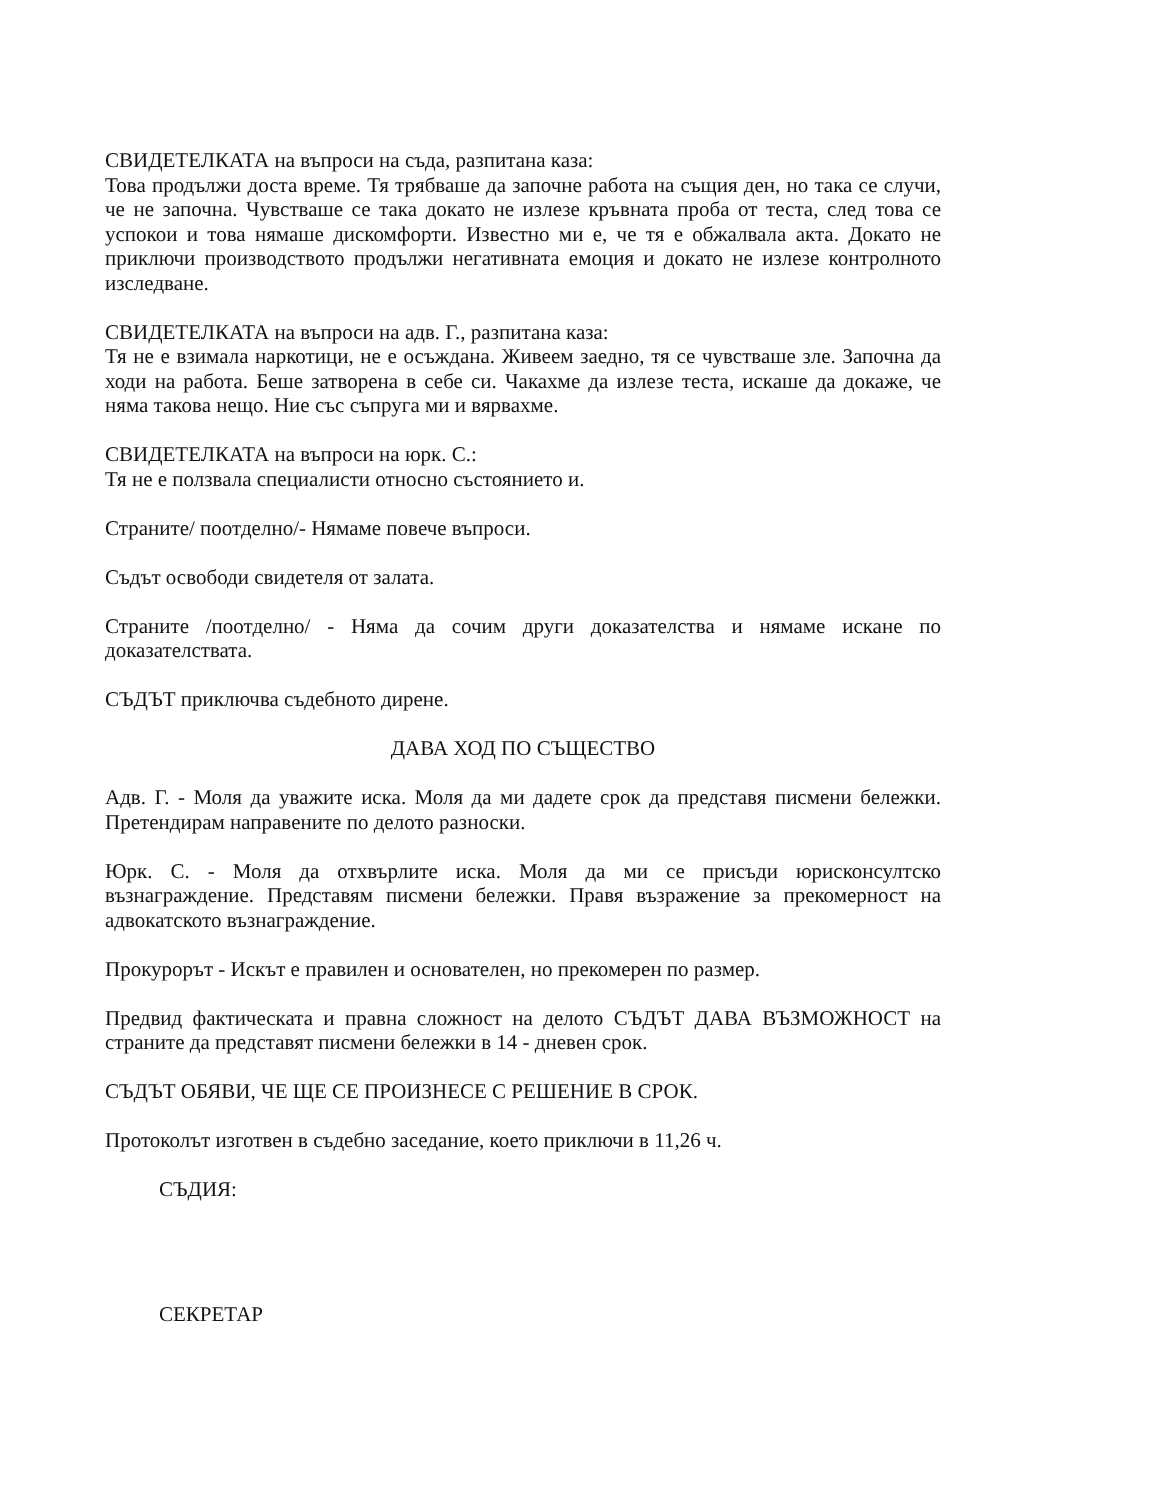СВИДЕТЕЛКАТА на въпроси на съда, разпитана каза:
Това продължи доста време. Тя трябваше да започне работа на същия ден, но така се случи, че не започна. Чувстваше се така докато не излезе кръвната проба от теста, след това се успокои и това нямаше дискомфорти. Известно ми е, че тя е обжалвала акта. Докато не приключи производството продължи негативната емоция и докато не излезе контролното изследване.
СВИДЕТЕЛКАТА на въпроси на адв. Г., разпитана каза:
Тя не е взимала наркотици, не е осъждана. Живеем заедно, тя се чувстваше зле. Започна да ходи на работа. Беше затворена в себе си. Чакахме да излезе теста, искаше да докаже, че няма такова нещо. Ние със съпруга ми и вярвахме.
СВИДЕТЕЛКАТА на въпроси на юрк. С.:
Тя не е ползвала специалисти относно състоянието и.
Страните/ поотделно/- Нямаме повече въпроси.
Съдът освободи свидетеля от залата.
Страните /поотделно/ - Няма да сочим други доказателства и нямаме искане по доказателствата.
СЪДЪТ приключва съдебното дирене.
ДАВА ХОД ПО СЪЩЕСТВО
Адв. Г. - Моля да уважите иска. Моля да ми дадете срок да представя писмени бележки. Претендирам направените по делото разноски.
Юрк. С. - Моля да отхвърлите иска. Моля да ми се присъди юрисконсултско възнаграждение. Представям писмени бележки. Правя възражение за прекомерност на адвокатското възнаграждение.
Прокурорът - Искът е правилен и основателен, но прекомерен по размер.
Предвид фактическата и правна сложност на делото СЪДЪТ ДАВА ВЪЗМОЖНОСТ на страните да представят писмени бележки в 14 - дневен срок.
СЪДЪТ ОБЯВИ, ЧЕ ЩЕ СЕ ПРОИЗНЕСЕ С РЕШЕНИЕ В СРОК.
Протоколът изготвен в съдебно заседание, което приключи в 11,26 ч.
СЪДИЯ:
СЕКРЕТАР